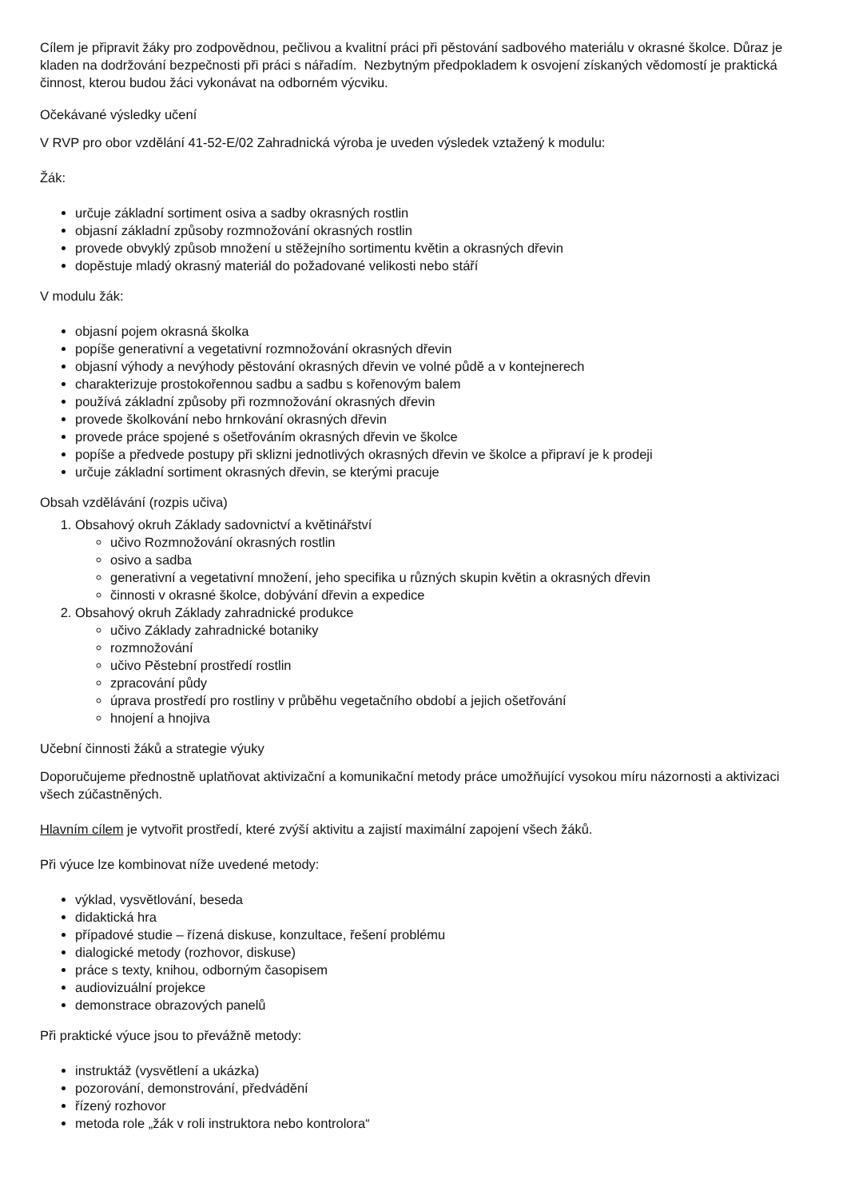Cílem je připravit žáky pro zodpovědnou, pečlivou a kvalitní práci při pěstování sadbového materiálu v okrasné školce. Důraz je kladen na dodržování bezpečnosti při práci s nářadím. Nezbytným předpokladem k osvojení získaných vědomostí je praktická činnost, kterou budou žáci vykonávat na odborném výcviku.
Očekávané výsledky učení
V RVP pro obor vzdělání 41-52-E/02 Zahradnická výroba je uveden výsledek vztažený k modulu:
Žák:
určuje základní sortiment osiva a sadby okrasných rostlin
objasní základní způsoby rozmnožování okrasných rostlin
provede obvyklý způsob množení u stěžejního sortimentu květin a okrasných dřevin
dopěstuje mladý okrasný materiál do požadované velikosti nebo stáří
V modulu žák:
objasní pojem okrasná školka
popíše generativní a vegetativní rozmnožování okrasných dřevin
objasní výhody a nevýhody pěstování okrasných dřevin ve volné půdě a v kontejnerech
charakterizuje prostokořennou sadbu a sadbu s kořenovým balem
používá základní způsoby při rozmnožování okrasných dřevin
provede školkování nebo hrnkování okrasných dřevin
provede práce spojené s ošetřováním okrasných dřevin ve školce
popíše a předvede postupy při sklizni jednotlivých okrasných dřevin ve školce a připraví je k prodeji
určuje základní sortiment okrasných dřevin, se kterými pracuje
Obsah vzdělávání (rozpis učiva)
1. Obsahový okruh Základy sadovnictví a květinářství
učivo Rozmnožování okrasných rostlin
osivo a sadba
generativní a vegetativní množení, jeho specifika u různých skupin květin a okrasných dřevin
činnosti v okrasné školce, dobývání dřevin a expedice
2. Obsahový okruh Základy zahradnické produkce
učivo Základy zahradnické botaniky
rozmnožování
učivo Pěstební prostředí rostlin
zpracování půdy
úprava prostředí pro rostliny v průběhu vegetačního období a jejich ošetřování
hnojení a hnojiva
Učební činnosti žáků a strategie výuky
Doporučujeme přednostně uplatňovat aktivizační a komunikační metody práce umožňující vysokou míru názornosti a aktivizaci všech zúčastněných.
Hlavním cílem je vytvořit prostředí, které zvýší aktivitu a zajistí maximální zapojení všech žáků.
Při výuce lze kombinovat níže uvedené metody:
výklad, vysvětlování, beseda
didaktická hra
případové studie – řízená diskuse, konzultace, řešení problému
dialogické metody (rozhovor, diskuse)
práce s texty, knihou, odborným časopisem
audiovizuální projekce
demonstrace obrazových panelů
Při praktické výuce jsou to převážně metody:
instruktáž (vysvětlení a ukázka)
pozorování, demonstrování, předvádění
řízený rozhovor
metoda role „žák v roli instruktora nebo kontrolora“